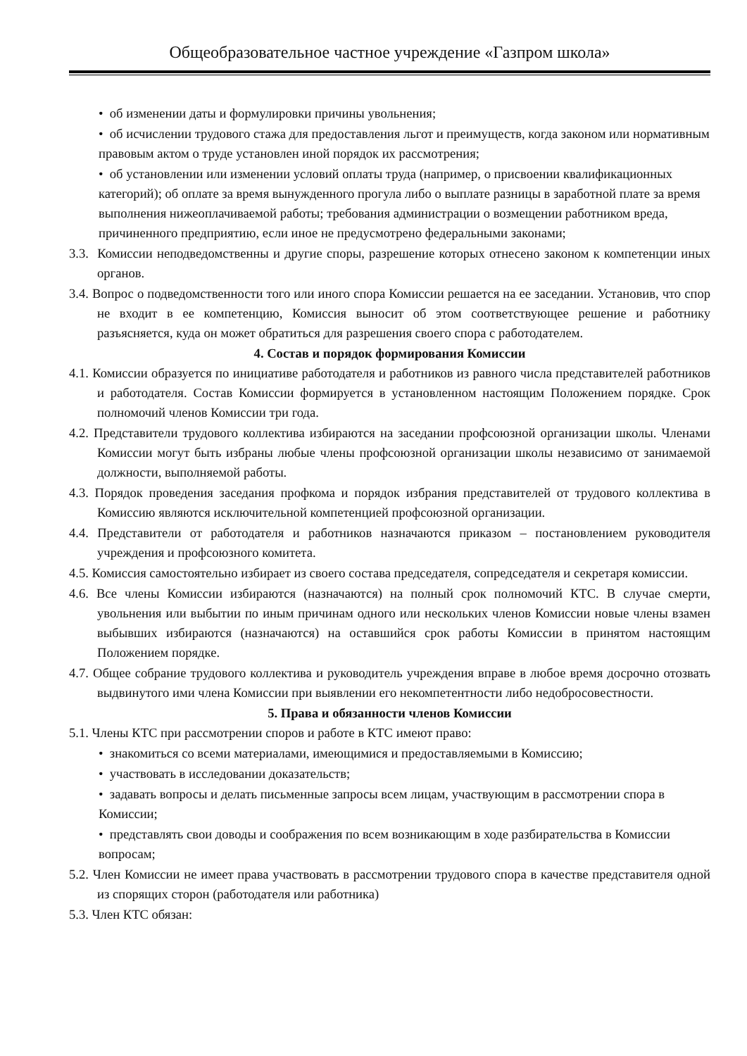Общеобразовательное частное учреждение «Газпром школа»
• об изменении даты и формулировки причины увольнения;
• об исчислении трудового стажа для предоставления льгот и преимуществ, когда законом или нормативным правовым актом о труде установлен иной порядок их рассмотрения;
• об установлении или изменении условий оплаты труда (например, о присвоении квалификационных категорий); об оплате за время вынужденного прогула либо о выплате разницы в заработной плате за время выполнения нижеоплачиваемой работы; требования администрации о возмещении работником вреда, причиненного предприятию, если иное не предусмотрено федеральными законами;
3.3. Комиссии неподведомственны и другие споры, разрешение которых отнесено законом к компетенции иных органов.
3.4. Вопрос о подведомственности того или иного спора Комиссии решается на ее заседании. Установив, что спор не входит в ее компетенцию, Комиссия выносит об этом соответствующее решение и работнику разъясняется, куда он может обратиться для разрешения своего спора с работодателем.
4. Состав и порядок формирования Комиссии
4.1. Комиссии образуется по инициативе работодателя и работников из равного числа представителей работников и работодателя. Состав Комиссии формируется в установленном настоящим Положением порядке. Срок полномочий членов Комиссии три года.
4.2. Представители трудового коллектива избираются на заседании профсоюзной организации школы. Членами Комиссии могут быть избраны любые члены профсоюзной организации школы независимо от занимаемой должности, выполняемой работы.
4.3. Порядок проведения заседания профкома и порядок избрания представителей от трудового коллектива в Комиссию являются исключительной компетенцией профсоюзной организации.
4.4. Представители от работодателя и работников назначаются приказом – постановлением руководителя учреждения и профсоюзного комитета.
4.5. Комиссия самостоятельно избирает из своего состава председателя, сопредседателя и секретаря комиссии.
4.6. Все члены Комиссии избираются (назначаются) на полный срок полномочий КТС. В случае смерти, увольнения или выбытии по иным причинам одного или нескольких членов Комиссии новые члены взамен выбывших избираются (назначаются) на оставшийся срок работы Комиссии в принятом настоящим Положением порядке.
4.7. Общее собрание трудового коллектива и руководитель учреждения вправе в любое время досрочно отозвать выдвинутого ими члена Комиссии при выявлении его некомпетентности либо недобросовестности.
5. Права и обязанности членов Комиссии
5.1. Члены КТС при рассмотрении споров и работе в КТС имеют право:
• знакомиться со всеми материалами, имеющимися и предоставляемыми в Комиссию;
• участвовать в исследовании доказательств;
• задавать вопросы и делать письменные запросы всем лицам, участвующим в рассмотрении спора в Комиссии;
• представлять свои доводы и соображения по всем возникающим в ходе разбирательства в Комиссии вопросам;
5.2. Член Комиссии не имеет права участвовать в рассмотрении трудового спора в качестве представителя одной из спорящих сторон (работодателя или работника)
5.3. Член КТС обязан: